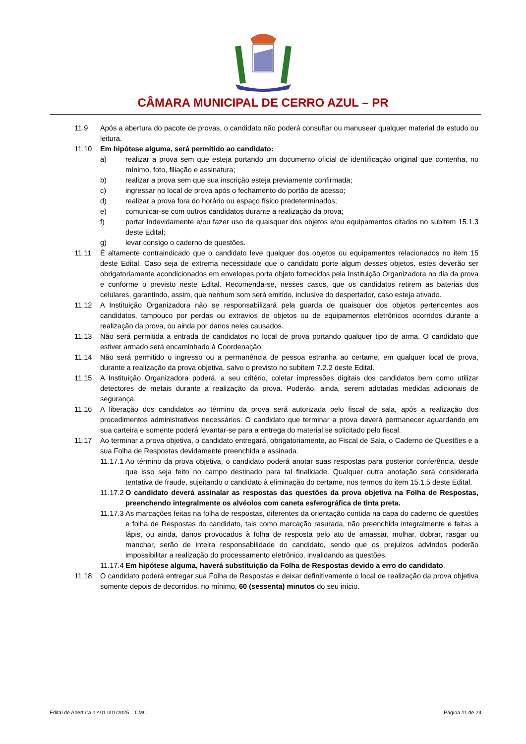CÂMARA MUNICIPAL DE CERRO AZUL – PR
11.9 Após a abertura do pacote de provas, o candidato não poderá consultar ou manusear qualquer material de estudo ou leitura.
11.10 Em hipótese alguma, será permitido ao candidato:
a) realizar a prova sem que esteja portando um documento oficial de identificação original que contenha, no mínimo, foto, filiação e assinatura;
b) realizar a prova sem que sua inscrição esteja previamente confirmada;
c) ingressar no local de prova após o fechamento do portão de acesso;
d) realizar a prova fora do horário ou espaço físico predeterminados;
e) comunicar-se com outros candidatos durante a realização da prova;
f) portar indevidamente e/ou fazer uso de quaisquer dos objetos e/ou equipamentos citados no subitem 15.1.3 deste Edital;
g) levar consigo o caderno de questões.
11.11 É altamente contraindicado que o candidato leve qualquer dos objetos ou equipamentos relacionados no item 15 deste Edital. Caso seja de extrema necessidade que o candidato porte algum desses objetos, estes deverão ser obrigatoriamente acondicionados em envelopes porta objeto fornecidos pela Instituição Organizadora no dia da prova e conforme o previsto neste Edital. Recomenda-se, nesses casos, que os candidatos retirem as baterias dos celulares, garantindo, assim, que nenhum som será emitido, inclusive do despertador, caso esteja ativado.
11.12 A Instituição Organizadora não se responsabilizará pela guarda de quaisquer dos objetos pertencentes aos candidatos, tampouco por perdas ou extravios de objetos ou de equipamentos eletrônicos ocorridos durante a realização da prova, ou ainda por danos neles causados.
11.13 Não será permitida a entrada de candidatos no local de prova portando qualquer tipo de arma. O candidato que estiver armado será encaminhado à Coordenação.
11.14 Não será permitido o ingresso ou a permanência de pessoa estranha ao certame, em qualquer local de prova, durante a realização da prova objetiva, salvo o previsto no subitem 7.2.2 deste Edital.
11.15 A Instituição Organizadora poderá, a seu critério, coletar impressões digitais dos candidatos bem como utilizar detectores de metais durante a realização da prova. Poderão, ainda, serem adotadas medidas adicionais de segurança.
11.16 A liberação dos candidatos ao término da prova será autorizada pelo fiscal de sala, após a realização dos procedimentos administrativos necessários. O candidato que terminar a prova deverá permanecer aguardando em sua carteira e somente poderá levantar-se para a entrega do material se solicitado pelo fiscal.
11.17 Ao terminar a prova objetiva, o candidato entregará, obrigatoriamente, ao Fiscal de Sala, o Caderno de Questões e a sua Folha de Respostas devidamente preenchida e assinada.
11.17.1
Ao término da prova objetiva, o candidato poderá anotar suas respostas para posterior conferência, desde que isso seja feito no campo destinado para tal finalidade. Qualquer outra anotação será considerada tentativa de fraude, sujeitando o candidato à eliminação do certame, nos termos do item 15.1.5 deste Edital.
11.17.2
O candidato deverá assinalar as respostas das questões da prova objetiva na Folha de Respostas, preenchendo integralmente os alvéolos com caneta esferográfica de tinta preta.
11.17.3
As marcações feitas na folha de respostas, diferentes da orientação contida na capa do caderno de questões e folha de Respostas do candidato, tais como marcação rasurada, não preenchida integralmente e feitas a lápis, ou ainda, danos provocados à folha de resposta pelo ato de amassar, molhar, dobrar, rasgar ou manchar, serão de inteira responsabilidade do candidato, sendo que os prejuízos advindos poderão impossibilitar a realização do processamento eletrônico, invalidando as questões.
11.17.4
Em hipótese alguma, haverá substituição da Folha de Respostas devido a erro do candidato.
11.18 O candidato poderá entregar sua Folha de Respostas e deixar definitivamente o local de realização da prova objetiva somente depois de decorridos, no mínimo, 60 (sessenta) minutos do seu início.
Edital de Abertura n.º 01.001/2025 – CMC Página 11 de 24